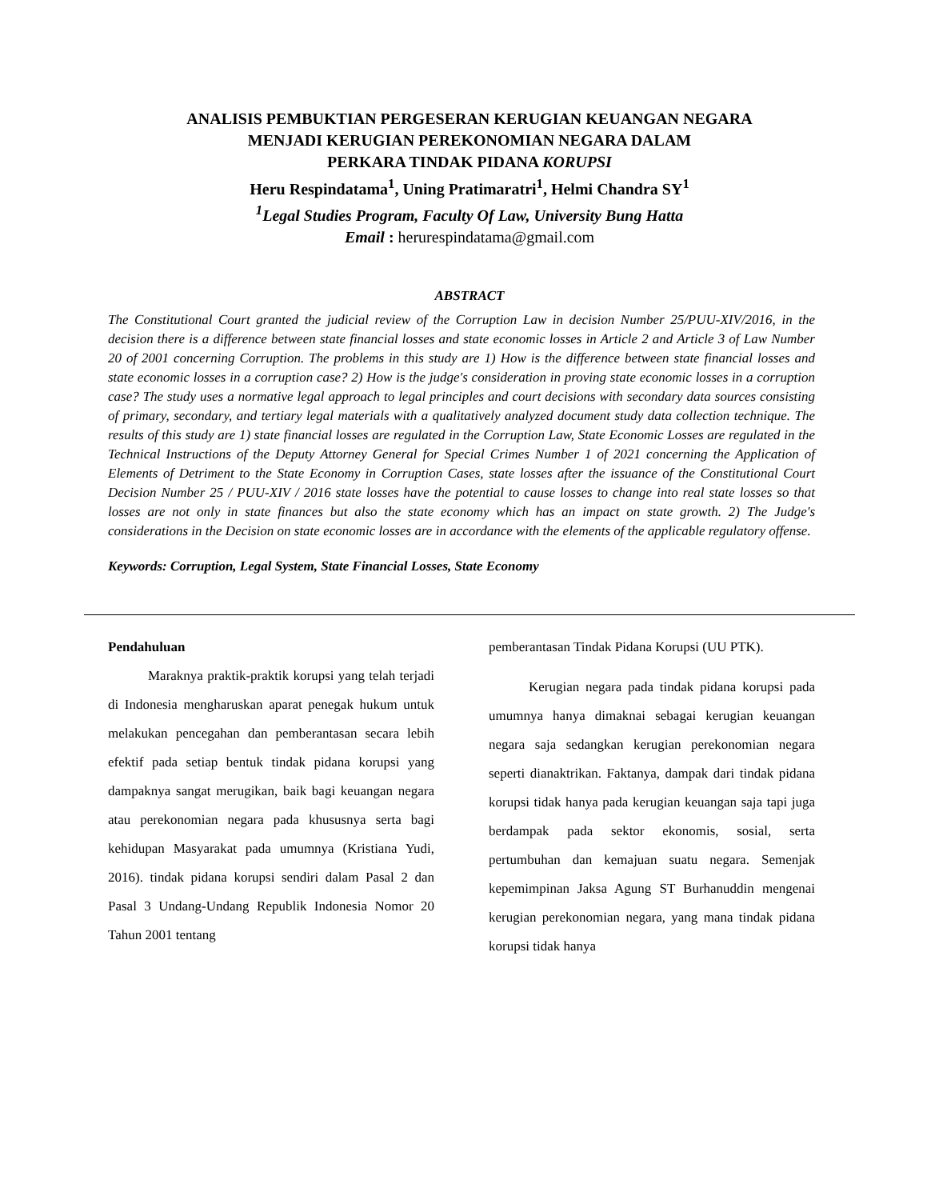ANALISIS PEMBUKTIAN PERGESERAN KERUGIAN KEUANGAN NEGARA
MENJADI KERUGIAN PEREKONOMIAN NEGARA DALAM
PERKARA TINDAK PIDANA KORUPSI
Heru Respindatama<sup>1</sup>, Uning Pratimaratri<sup>1</sup>, Helmi Chandra SY<sup>1</sup>
<sup>1</sup> Legal Studies Program, Faculty Of Law, University Bung Hatta
Email : herurespindatama@gmail.com
ABSTRACT
The Constitutional Court granted the judicial review of the Corruption Law in decision Number 25/PUU-XIV/2016, in the decision there is a difference between state financial losses and state economic losses in Article 2 and Article 3 of Law Number 20 of 2001 concerning Corruption. The problems in this study are 1) How is the difference between state financial losses and state economic losses in a corruption case? 2) How is the judge's consideration in proving state economic losses in a corruption case? The study uses a normative legal approach to legal principles and court decisions with secondary data sources consisting of primary, secondary, and tertiary legal materials with a qualitatively analyzed document study data collection technique. The results of this study are 1) state financial losses are regulated in the Corruption Law, State Economic Losses are regulated in the Technical Instructions of the Deputy Attorney General for Special Crimes Number 1 of 2021 concerning the Application of Elements of Detriment to the State Economy in Corruption Cases, state losses after the issuance of the Constitutional Court Decision Number 25 / PUU-XIV / 2016 state losses have the potential to cause losses to change into real state losses so that losses are not only in state finances but also the state economy which has an impact on state growth. 2) The Judge's considerations in the Decision on state economic losses are in accordance with the elements of the applicable regulatory offense.
Keywords: Corruption, Legal System, State Financial Losses, State Economy
Pendahuluan
Maraknya praktik-praktik korupsi yang telah terjadi di Indonesia mengharuskan aparat penegak hukum untuk melakukan pencegahan dan pemberantasan secara lebih efektif pada setiap bentuk tindak pidana korupsi yang dampaknya sangat merugikan, baik bagi keuangan negara atau perekonomian negara pada khususnya serta bagi kehidupan Masyarakat pada umumnya (Kristiana Yudi, 2016). tindak pidana korupsi sendiri dalam Pasal 2 dan Pasal 3 Undang-Undang Republik Indonesia Nomor 20 Tahun 2001 tentang
pemberantasan Tindak Pidana Korupsi (UU PTK).
Kerugian negara pada tindak pidana korupsi pada umumnya hanya dimaknai sebagai kerugian keuangan negara saja sedangkan kerugian perekonomian negara seperti dianaktrikan. Faktanya, dampak dari tindak pidana korupsi tidak hanya pada kerugian keuangan saja tapi juga berdampak pada sektor ekonomis, sosial, serta pertumbuhan dan kemajuan suatu negara. Semenjak kepemimpinan Jaksa Agung ST Burhanuddin mengenai kerugian perekonomian negara, yang mana tindak pidana korupsi tidak hanya